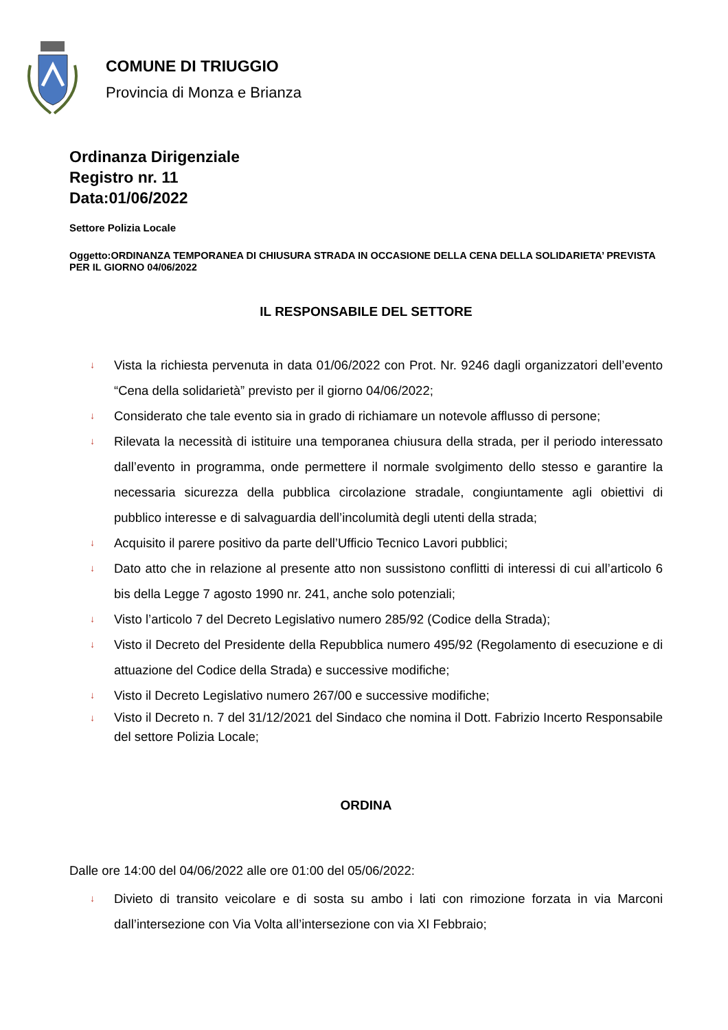COMUNE DI TRIUGGIO
Provincia di Monza e Brianza
Ordinanza Dirigenziale
Registro nr. 11
Data:01/06/2022
Settore Polizia Locale
Oggetto:ORDINANZA TEMPORANEA DI CHIUSURA STRADA IN OCCASIONE DELLA CENA DELLA SOLIDARIETA’ PREVISTA PER IL GIORNO 04/06/2022
IL RESPONSABILE DEL SETTORE
↓ Vista la richiesta pervenuta in data 01/06/2022 con Prot. Nr. 9246 dagli organizzatori dell’evento “Cena della solidarietà” previsto per il giorno 04/06/2022;
↓ Considerato che tale evento sia in grado di richiamare un notevole afflusso di persone;
↓ Rilevata la necessità di istituire una temporanea chiusura della strada, per il periodo interessato dall’evento in programma, onde permettere il normale svolgimento dello stesso e garantire la necessaria sicurezza della pubblica circolazione stradale, congiuntamente agli obiettivi di pubblico interesse e di salvaguardia dell’incolumità degli utenti della strada;
↓ Acquisito il parere positivo da parte dell’Ufficio Tecnico Lavori pubblici;
↓ Dato atto che in relazione al presente atto non sussistono conflitti di interessi di cui all’articolo 6 bis della Legge 7 agosto 1990 nr. 241, anche solo potenziali;
↓ Visto l’articolo 7 del Decreto Legislativo numero 285/92 (Codice della Strada);
↓ Visto il Decreto del Presidente della Repubblica numero 495/92 (Regolamento di esecuzione e di attuazione del Codice della Strada) e successive modifiche;
↓ Visto il Decreto Legislativo numero 267/00 e successive modifiche;
↓ Visto il Decreto n. 7 del 31/12/2021 del Sindaco che nomina il Dott. Fabrizio Incerto Responsabile del settore Polizia Locale;
ORDINA
Dalle ore 14:00 del 04/06/2022 alle ore 01:00 del 05/06/2022:
↓ Divieto di transito veicolare e di sosta su ambo i lati con rimozione forzata in via Marconi dall’intersezione con Via Volta all’intersezione con via XI Febbraio;